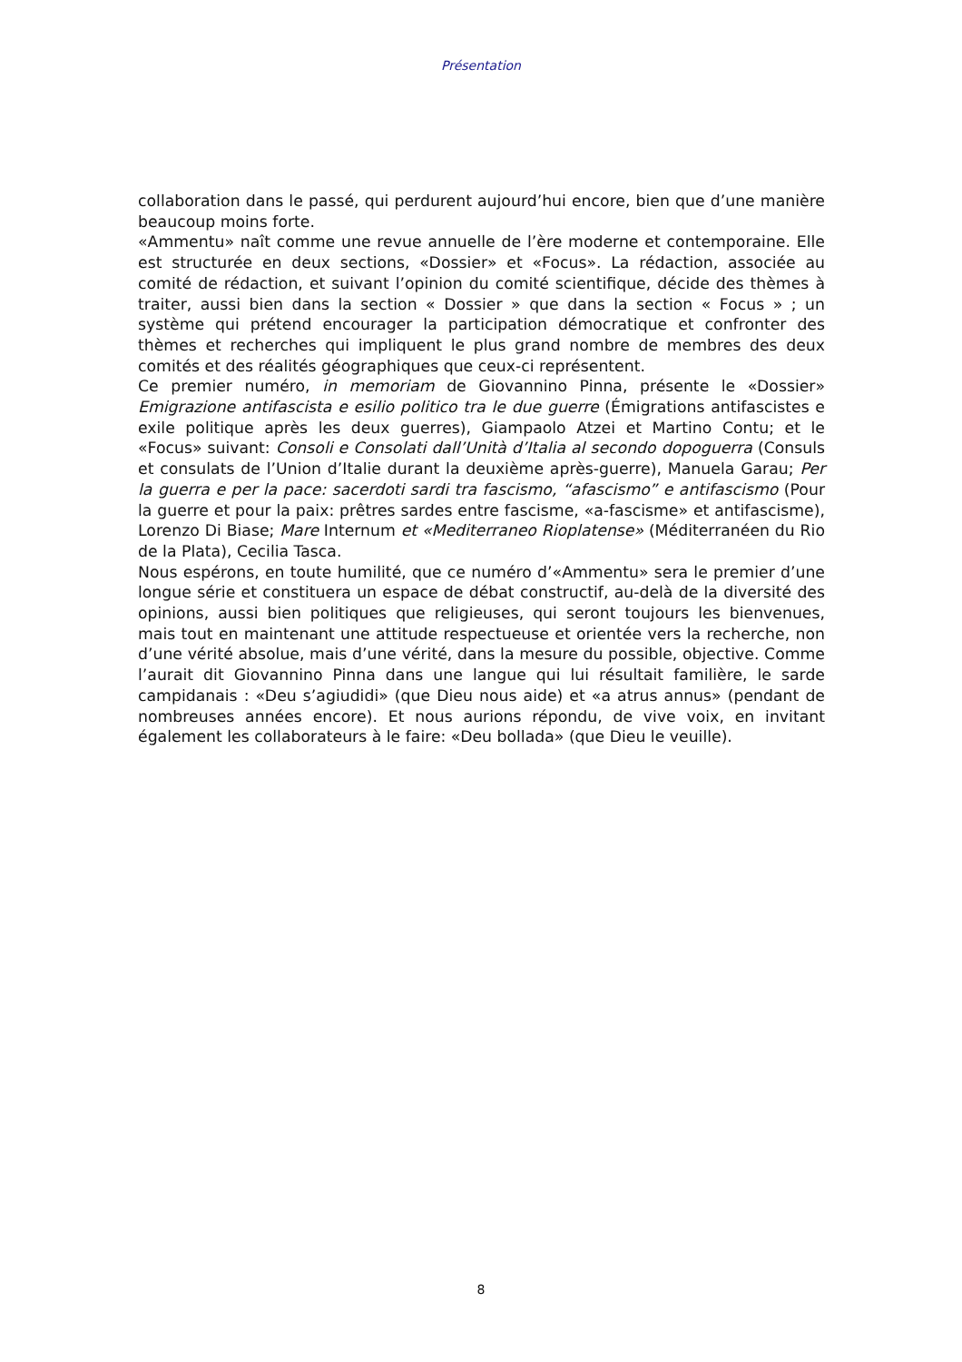Présentation
collaboration dans le passé, qui perdurent aujourd’hui encore, bien que d’une manière beaucoup moins forte.
«Ammentu» naît comme une revue annuelle de l’ère moderne et contemporaine. Elle est structurée en deux sections, «Dossier» et «Focus». La rédaction, associée au comité de rédaction, et suivant l’opinion du comité scientifique, décide des thèmes à traiter, aussi bien dans la section « Dossier » que dans la section « Focus » ; un système qui prétend encourager la participation démocratique et confronter des thèmes et recherches qui impliquent le plus grand nombre de membres des deux comités et des réalités géographiques que ceux-ci représentent.
Ce premier numéro, in memoriam de Giovannino Pinna, présente le «Dossier» Emigrazione antifascista e esilio politico tra le due guerre (Émigrations antifascistes e exile politique après les deux guerres), Giampaolo Atzei et Martino Contu; et le «Focus» suivant: Consoli e Consolati dall’Unità d’Italia al secondo dopoguerra (Consuls et consulats de l’Union d’Italie durant la deuxième après-guerre), Manuela Garau; Per la guerra e per la pace: sacerdoti sardi tra fascismo, “afascismo” e antifascismo (Pour la guerre et pour la paix: prêtres sardes entre fascisme, «a-fascisme» et antifascisme), Lorenzo Di Biase; Mare Internum et «Mediterraneo Rioplatense» (Méditerranéen du Rio de la Plata), Cecilia Tasca.
Nous espérons, en toute humilité, que ce numéro d’«Ammentu» sera le premier d’une longue série et constituera un espace de débat constructif, au-delà de la diversité des opinions, aussi bien politiques que religieuses, qui seront toujours les bienvenues, mais tout en maintenant une attitude respectueuse et orientée vers la recherche, non d’une vérité absolue, mais d’une vérité, dans la mesure du possible, objective. Comme l’aurait dit Giovannino Pinna dans une langue qui lui résultait familière, le sarde campidanais : «Deu s’agiudidi» (que Dieu nous aide) et «a atrus annus» (pendant de nombreuses années encore). Et nous aurions répondu, de vive voix, en invitant également les collaborateurs à le faire: «Deu bollada» (que Dieu le veuille).
8